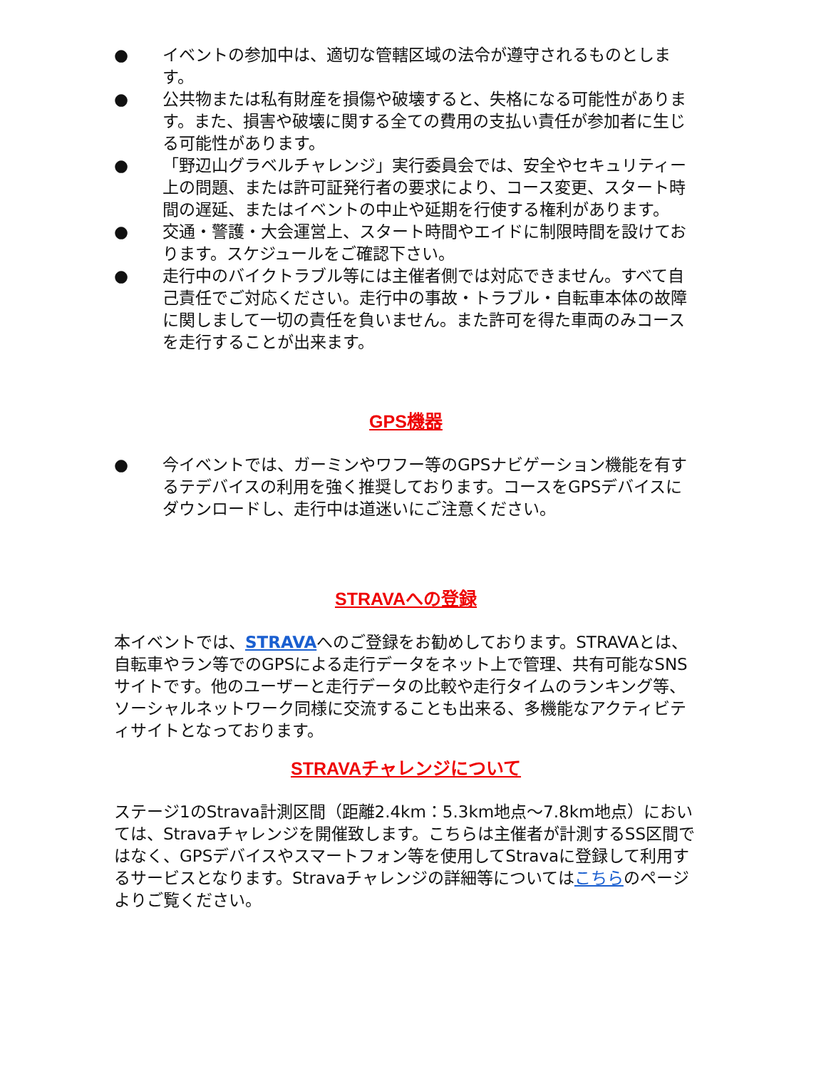● イベントの参加中は、適切な管轄区域の法令が遵守されるものとします。
● 公共物または私有財産を損傷や破壊すると、失格になる可能性があります。また、損害や破壊に関する全ての費用の支払い責任が参加者に生じる可能性があります。
● 「野辺山グラベルチャレンジ」実行委員会では、安全やセキュリティー上の問題、または許可証発行者の要求により、コース変更、スタート時間の遅延、またはイベントの中止や延期を行使する権利があります。
● 交通・警護・大会運営上、スタート時間やエイドに制限時間を設けております。スケジュールをご確認下さい。
● 走行中のバイクトラブル等には主催者側では対応できません。すべて自己責任でご対応ください。走行中の事故・トラブル・自転車本体の故障に関しまして一切の責任を負いません。また許可を得た車両のみコースを走行することが出来ます。
GPS機器
● 今イベントでは、ガーミンやワフー等のGPSナビゲーション機能を有するテデバイスの利用を強く推奨しております。コースをGPSデバイスにダウンロードし、走行中は道迷いにご注意ください。
STRAVAへの登録
本イベントでは、STRAVAへのご登録をお勧めしております。STRAVAとは、自転車やラン等でのGPSによる走行データをネット上で管理、共有可能なSNSサイトです。他のユーザーと走行データの比較や走行タイムのランキング等、ソーシャルネットワーク同様に交流することも出来る、多機能なアクティビティサイトとなっております。
STRAVAチャレンジについて
ステージ1のStrava計測区間（距離2.4km：5.3km地点～7.8km地点）においては、Stravaチャレンジを開催致します。こちらは主催者が計測するSS区間ではなく、GPSデバイスやスマートフォン等を使用してStravaに登録して利用するサービスとなります。Stravaチャレンジの詳細等についてはこちらのページよりご覧ください。